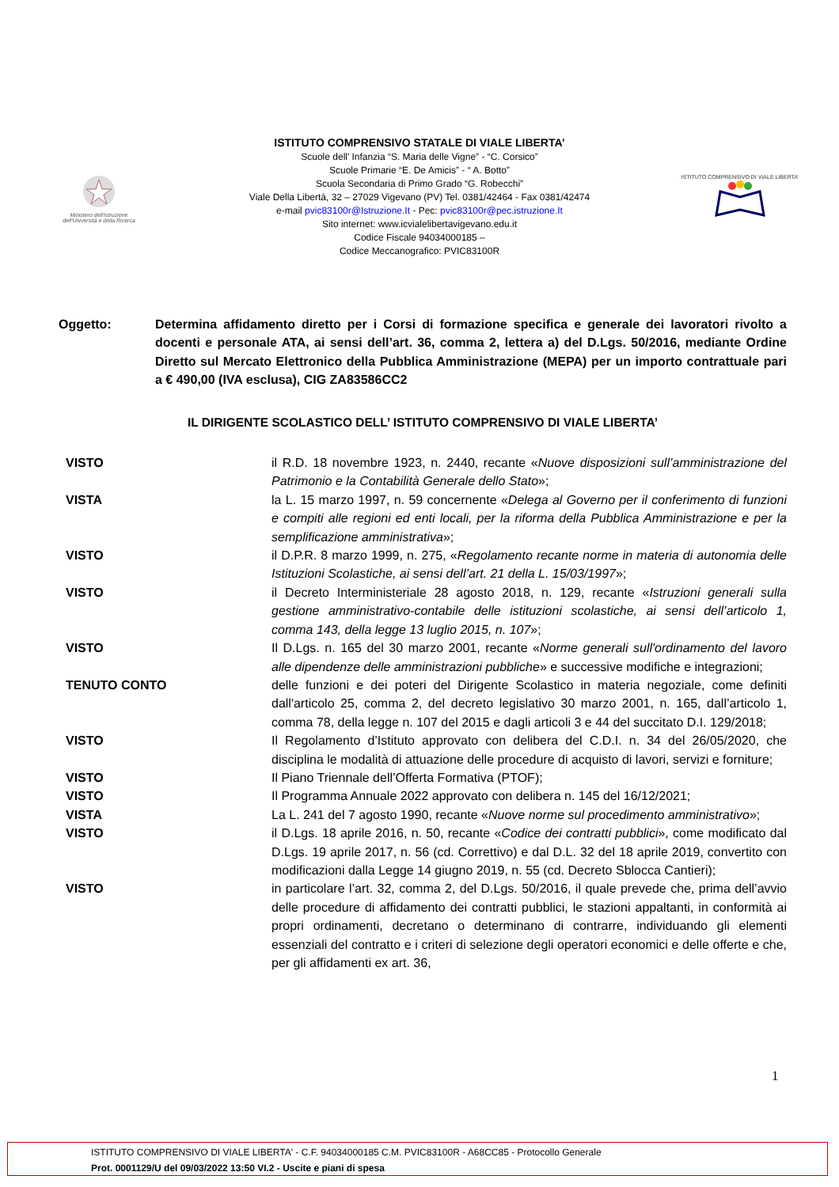Ministero dell'Istruzione
dell'Università e della Ricerca
ISTITUTO COMPRENSIVO STATALE DI VIALE LIBERTA’
Scuole dell’ Infanzia “S. Maria delle Vigne” - “C. Corsico”
Scuole Primarie “E. De Amicis” - “ A. Botto”
Scuola Secondaria di Primo Grado “G. Robecchi”
Viale Della Libertà, 32 – 27029 Vigevano (PV) Tel. 0381/42464 - Fax 0381/42474
e-mail pvic83100r@Istruzione.It - Pec: pvic83100r@pec.istruzione.It
Sito internet: www.icvialelibertavigevano.edu.it
Codice Fiscale 94034000185 –
Codice Meccanografico: PVIC83100R
ISTITUTO COMPRENSIVO DI VIALE LIBERTA'
Oggetto: Determina affidamento diretto per i Corsi di formazione specifica e generale dei lavoratori rivolto a docenti e personale ATA, ai sensi dell’art. 36, comma 2, lettera a) del D.Lgs. 50/2016, mediante Ordine Diretto sul Mercato Elettronico della Pubblica Amministrazione (MEPA) per un importo contrattuale pari a € 490,00 (IVA esclusa), CIG ZA83586CC2
IL DIRIGENTE SCOLASTICO DELL’ ISTITUTO COMPRENSIVO DI VIALE LIBERTA’
VISTO il R.D. 18 novembre 1923, n. 2440, recante «Nuove disposizioni sull’amministrazione del Patrimonio e la Contabilità Generale dello Stato»;
VISTA la L. 15 marzo 1997, n. 59 concernente «Delega al Governo per il conferimento di funzioni e compiti alle regioni ed enti locali, per la riforma della Pubblica Amministrazione e per la semplificazione amministrativa»;
VISTO il D.P.R. 8 marzo 1999, n. 275, «Regolamento recante norme in materia di autonomia delle Istituzioni Scolastiche, ai sensi dell’art. 21 della L. 15/03/1997»;
VISTO il Decreto Interministeriale 28 agosto 2018, n. 129, recante «Istruzioni generali sulla gestione amministrativo-contabile delle istituzioni scolastiche, ai sensi dell’articolo 1, comma 143, della legge 13 luglio 2015, n. 107»;
VISTO Il D.Lgs. n. 165 del 30 marzo 2001, recante «Norme generali sull'ordinamento del lavoro alle dipendenze delle amministrazioni pubbliche» e successive modifiche e integrazioni;
TENUTO CONTO delle funzioni e dei poteri del Dirigente Scolastico in materia negoziale, come definiti dall'articolo 25, comma 2, del decreto legislativo 30 marzo 2001, n. 165, dall’articolo 1, comma 78, della legge n. 107 del 2015 e dagli articoli 3 e 44 del succitato D.I. 129/2018;
VISTO Il Regolamento d’Istituto approvato con delibera del C.D.I. n. 34 del 26/05/2020, che disciplina le modalità di attuazione delle procedure di acquisto di lavori, servizi e forniture;
VISTO Il Piano Triennale dell’Offerta Formativa (PTOF);
VISTO Il Programma Annuale 2022 approvato con delibera n. 145 del 16/12/2021;
VISTA La L. 241 del 7 agosto 1990, recante «Nuove norme sul procedimento amministrativo»;
VISTO il D.Lgs. 18 aprile 2016, n. 50, recante «Codice dei contratti pubblici», come modificato dal D.Lgs. 19 aprile 2017, n. 56 (cd. Correttivo) e dal D.L. 32 del 18 aprile 2019, convertito con modificazioni dalla Legge 14 giugno 2019, n. 55 (cd. Decreto Sblocca Cantieri);
VISTO in particolare l’art. 32, comma 2, del D.Lgs. 50/2016, il quale prevede che, prima dell’avvio delle procedure di affidamento dei contratti pubblici, le stazioni appaltanti, in conformità ai propri ordinamenti, decretano o determinano di contrarre, individuando gli elementi essenziali del contratto e i criteri di selezione degli operatori economici e delle offerte e che, per gli affidamenti ex art. 36,
1
ISTITUTO COMPRENSIVO DI VIALE LIBERTA' - C.F. 94034000185 C.M. PVIC83100R - A68CC85 - Protocollo Generale
Prot. 0001129/U del 09/03/2022 13:50 VI.2 - Uscite e piani di spesa